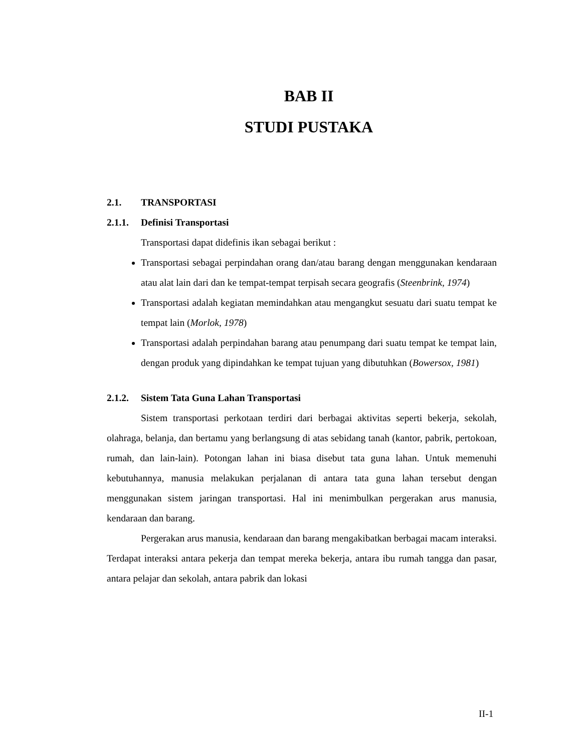BAB II
STUDI PUSTAKA
2.1. TRANSPORTASI
2.1.1. Definisi Transportasi
Transportasi dapat didefinis ikan sebagai berikut :
Transportasi sebagai perpindahan orang dan/atau barang dengan menggunakan kendaraan atau alat lain dari dan ke tempat-tempat terpisah secara geografis (Steenbrink, 1974)
Transportasi adalah kegiatan memindahkan atau mengangkut sesuatu dari suatu tempat ke tempat lain (Morlok, 1978)
Transportasi adalah perpindahan barang atau penumpang dari suatu tempat ke tempat lain, dengan produk yang dipindahkan ke tempat tujuan yang dibutuhkan (Bowersox, 1981)
2.1.2. Sistem Tata Guna Lahan Transportasi
Sistem transportasi perkotaan terdiri dari berbagai aktivitas seperti bekerja, sekolah, olahraga, belanja, dan bertamu yang berlangsung di atas sebidang tanah (kantor, pabrik, pertokoan, rumah, dan lain-lain). Potongan lahan ini biasa disebut tata guna lahan. Untuk memenuhi kebutuhannya, manusia melakukan perjalanan di antara tata guna lahan tersebut dengan menggunakan sistem jaringan transportasi. Hal ini menimbulkan pergerakan arus manusia, kendaraan dan barang.
Pergerakan arus manusia, kendaraan dan barang mengakibatkan berbagai macam interaksi. Terdapat interaksi antara pekerja dan tempat mereka bekerja, antara ibu rumah tangga dan pasar, antara pelajar dan sekolah, antara pabrik dan lokasi
II-1